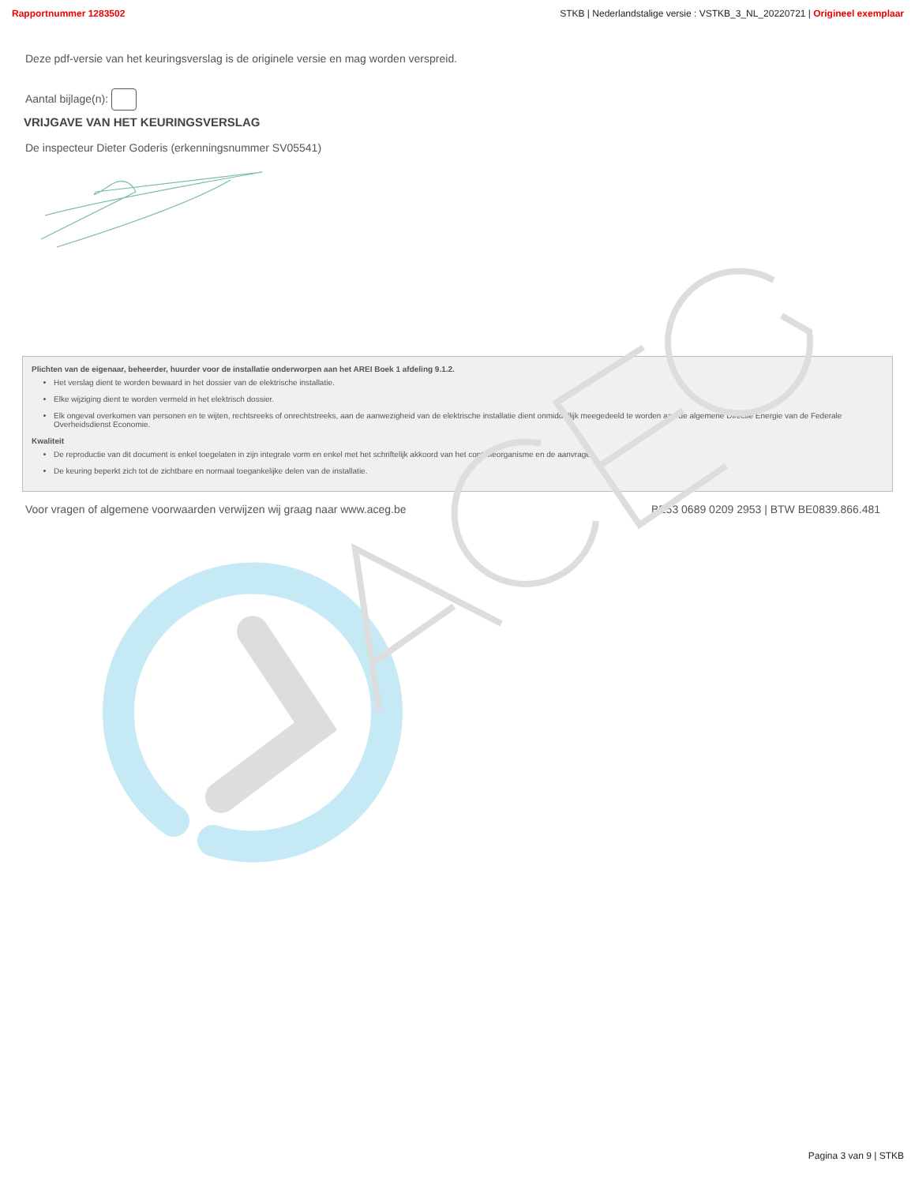Rapportnummer 1283502 STKB | Nederlandstalige versie : VSTKB_3_NL_20220721 | Origineel exemplaar
Deze pdf-versie van het keuringsverslag is de originele versie en mag worden verspreid.
Aantal bijlage(n):
VRIJGAVE VAN HET KEURINGSVERSLAG
De inspecteur Dieter Goderis (erkenningsnummer SV05541)
Plichten van de eigenaar, beheerder, huurder voor de installatie onderworpen aan het AREI Boek 1 afdeling 9.1.2.
Het verslag dient te worden bewaard in het dossier van de elektrische installatie.
Elke wijziging dient te worden vermeld in het elektrisch dossier.
Elk ongeval overkomen van personen en te wijten, rechtsreeks of onrechtstreeks, aan de aanwezigheid van de elektrische installatie dient onmiddellijk meegedeeld te worden aan de algemene Directie Energie van de Federale Overheidsdienst Economie.
Kwaliteit
De reproductie van dit document is enkel toegelaten in zijn integrale vorm en enkel met het schriftelijk akkoord van het controleorganisme en de aanvrager.
De keuring beperkt zich tot de zichtbare en normaal toegankelijke delen van de installatie.
Voor vragen of algemene voorwaarden verwijzen wij graag naar www.aceg.be BE53 0689 0209 2953 | BTW BE0839.866.481
Pagina 3 van 9 | STKB